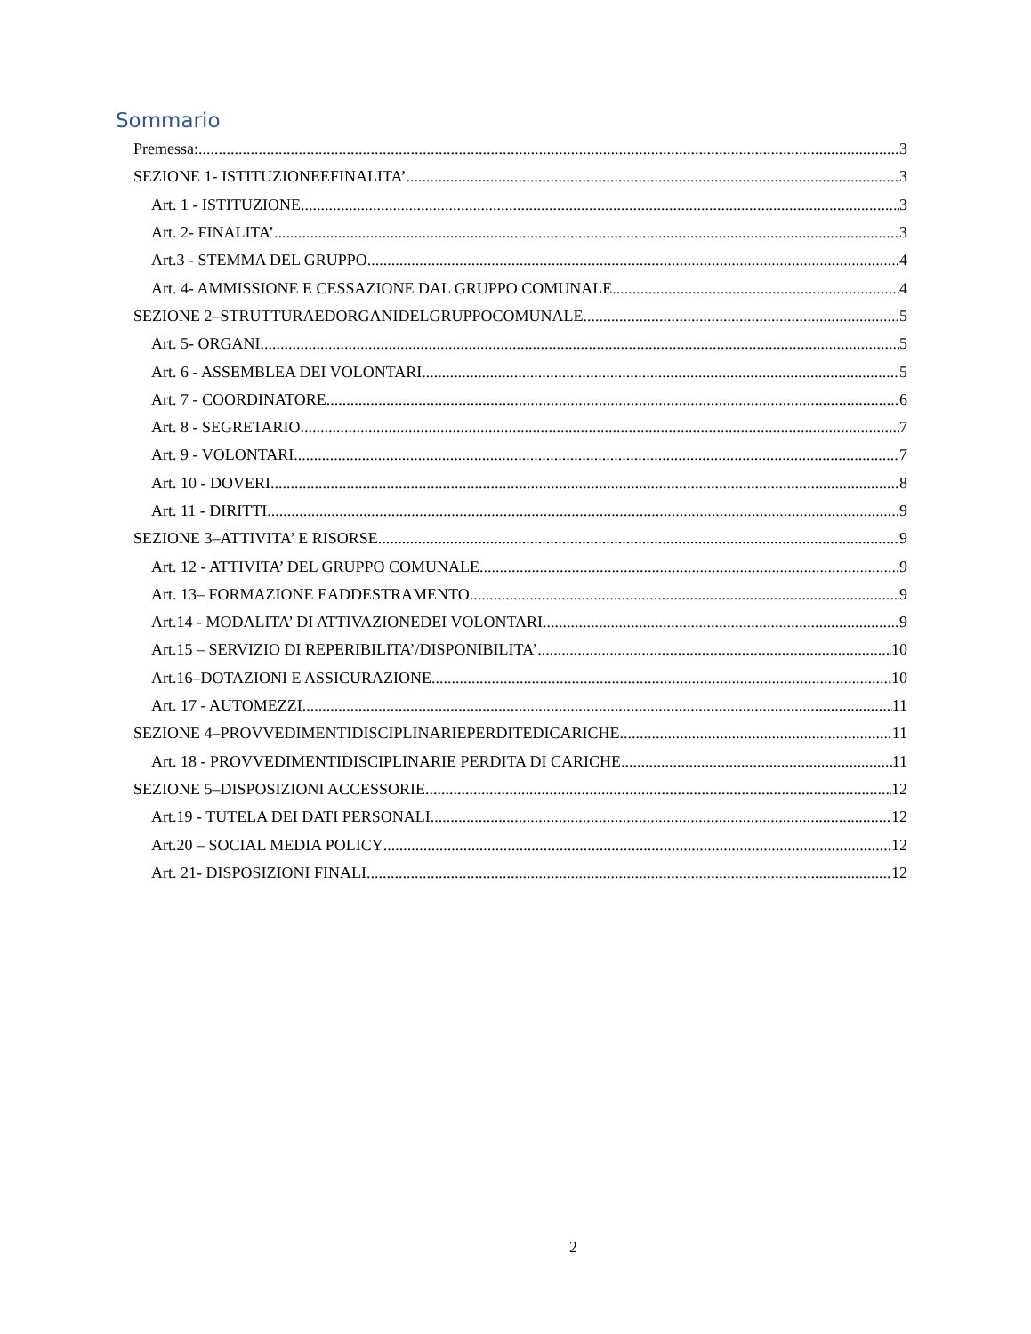Sommario
Premessa: 3
SEZIONE 1- ISTITUZIONEEFINALITA’ 3
Art. 1 - ISTITUZIONE 3
Art. 2- FINALITA’ 3
Art.3 - STEMMA DEL GRUPPO 4
Art. 4- AMMISSIONE E CESSAZIONE DAL GRUPPO COMUNALE 4
SEZIONE 2–STRUTTURAEDORGANIDELGRUPPOCOMUNALE 5
Art. 5- ORGANI 5
Art. 6 - ASSEMBLEA DEI VOLONTARI 5
Art. 7 - COORDINATORE 6
Art. 8 - SEGRETARIO 7
Art. 9 - VOLONTARI 7
Art. 10 - DOVERI 8
Art. 11 - DIRITTI 9
SEZIONE 3–ATTIVITA’ E RISORSE 9
Art. 12 - ATTIVITA’ DEL GRUPPO COMUNALE 9
Art. 13– FORMAZIONE EADDESTRAMENTO 9
Art.14 - MODALITA’ DI ATTIVAZIONEDEI VOLONTARI 9
Art.15 – SERVIZIO DI REPERIBILITA’/DISPONIBILITA’ 10
Art.16–DOTAZIONI E ASSICURAZIONE 10
Art. 17 - AUTOMEZZI 11
SEZIONE 4–PROVVEDIMENTIDISCIPLINARIEPERDITEDICARICHE 11
Art. 18 - PROVVEDIMENTIDISCIPLINARIE PERDITA DI CARICHE 11
SEZIONE 5–DISPOSIZIONI ACCESSORIE 12
Art.19 - TUTELA DEI DATI PERSONALI 12
Art.20 – SOCIAL MEDIA POLICY 12
Art. 21- DISPOSIZIONI FINALI 12
2